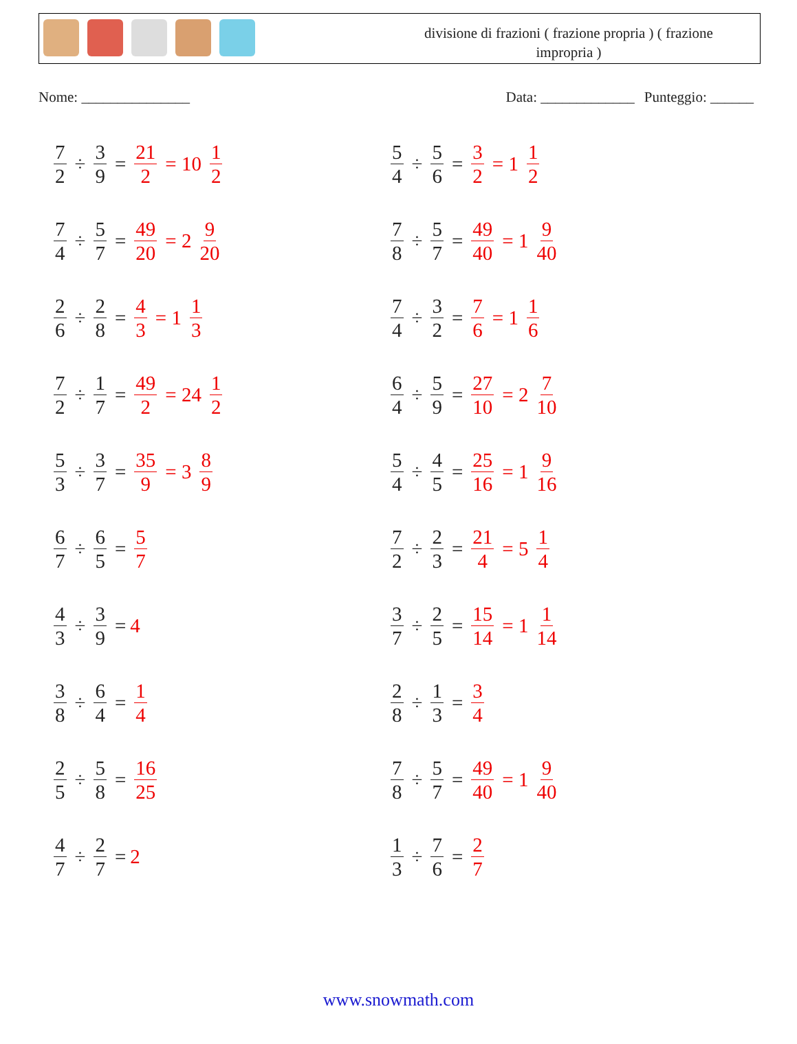divisione di frazioni ( frazione propria ) ( frazione impropria )
Nome: _______________ Data: _____________ Punteggio: ______
7 2 ÷ 3 9 = 21 2 = 10 1 2
5 4 ÷ 5 6 = 3 2 = 1 1 2
7 4 ÷ 5 7 = 49 20 = 2 9 20
7 8 ÷ 5 7 = 49 40 = 1 9 40
2 6 ÷ 2 8 = 4 3 = 1 1 3
7 4 ÷ 3 2 = 7 6 = 1 1 6
7 2 ÷ 1 7 = 49 2 = 24 1 2
6 4 ÷ 5 9 = 27 10 = 2 7 10
5 3 ÷ 3 7 = 35 9 = 3 8 9
5 4 ÷ 4 5 = 25 16 = 1 9 16
6 7 ÷ 6 5 = 5 7
7 2 ÷ 2 3 = 21 4 = 5 1 4
4 3 ÷ 3 9 = 4
3 7 ÷ 2 5 = 15 14 = 1 1 14
3 8 ÷ 6 4 = 1 4
2 8 ÷ 1 3 = 3 4
2 5 ÷ 5 8 = 16 25
7 8 ÷ 5 7 = 49 40 = 1 9 40
4 7 ÷ 2 7 = 2
1 3 ÷ 7 6 = 2 7
www.snowmath.com